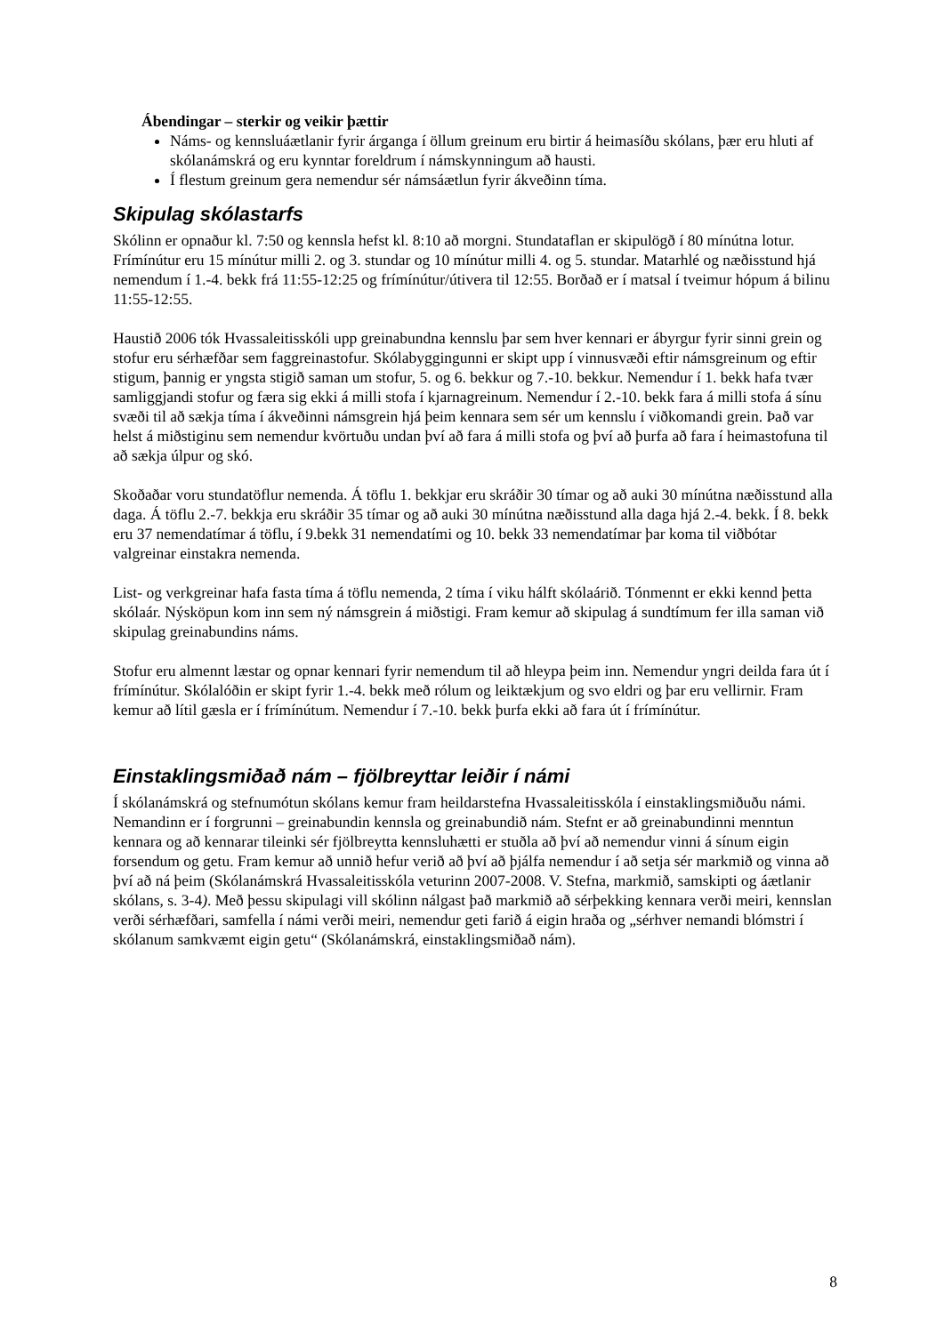Ábendingar – sterkir og veikir þættir
Náms- og kennsluáætlanir fyrir árganga í öllum greinum eru birtir á heimasíðu skólans, þær eru hluti af skólanámskrá og eru kynntar foreldrum í námskynningum að hausti.
Í flestum greinum gera nemendur sér námsáætlun fyrir ákveðinn tíma.
Skipulag skólastarfs
Skólinn er opnaður kl. 7:50 og kennsla hefst kl. 8:10 að morgni. Stundataflan er skipulögð í 80 mínútna lotur. Frímínútur eru 15 mínútur milli 2. og 3. stundar og 10 mínútur milli 4. og 5. stundar. Matarhlé og næðisstund hjá nemendum í 1.-4. bekk frá 11:55-12:25 og frímínútur/útivera til 12:55. Borðað er í matsal í tveimur hópum á bilinu 11:55-12:55.
Haustið 2006 tók Hvassaleitisskóli upp greinabundna kennslu þar sem hver kennari er ábyrgur fyrir sinni grein og stofur eru sérhæfðar sem faggreinastofur. Skólabyggingunni er skipt upp í vinnusvæði eftir námsgreinum og eftir stigum, þannig er yngsta stigið saman um stofur, 5. og 6. bekkur og 7.-10. bekkur. Nemendur í 1. bekk hafa tvær samliggjandi stofur og færa sig ekki á milli stofa í kjarnagreinum. Nemendur í 2.-10. bekk fara á milli stofa á sínu svæði til að sækja tíma í ákveðinni námsgrein hjá þeim kennara sem sér um kennslu í viðkomandi grein. Það var helst á miðstiginu sem nemendur kvörtuðu undan því að fara á milli stofa og því að þurfa að fara í heimastofuna til að sækja úlpur og skó.
Skoðaðar voru stundatöflur nemenda. Á töflu 1. bekkjar eru skráðir 30 tímar og að auki 30 mínútna næðisstund alla daga. Á töflu 2.-7. bekkja eru skráðir 35 tímar og að auki 30 mínútna næðisstund alla daga hjá 2.-4. bekk. Í 8. bekk eru 37 nemendatímar á töflu, í 9.bekk 31 nemendatími og 10. bekk 33 nemendatímar þar koma til viðbótar valgreinar einstakra nemenda.
List- og verkgreinar hafa fasta tíma á töflu nemenda, 2 tíma í viku hálft skólaárið. Tónmennt er ekki kennd þetta skólaár. Nýsköpun kom inn sem ný námsgrein á miðstigi. Fram kemur að skipulag á sundtímum fer illa saman við skipulag greinabundins náms.
Stofur eru almennt læstar og opnar kennari fyrir nemendum til að hleypa þeim inn. Nemendur yngri deilda fara út í frímínútur. Skólalóðin er skipt fyrir 1.-4. bekk með rólum og leiktækjum og svo eldri og þar eru vellirnir. Fram kemur að lítil gæsla er í frímínútum. Nemendur í 7.-10. bekk þurfa ekki að fara út í frímínútur.
Einstaklingsmiðað nám – fjölbreyttar leiðir í námi
Í skólanámskrá og stefnumótun skólans kemur fram heildarstefna Hvassaleitisskóla í einstaklingsmiðuðu námi. Nemandinn er í forgrunni – greinabundin kennsla og greinabundið nám. Stefnt er að greinabundinni menntun kennara og að kennarar tileinki sér fjölbreytta kennsluhætti er stuðla að því að nemendur vinni á sínum eigin forsendum og getu. Fram kemur að unnið hefur verið að því að þjálfa nemendur í að setja sér markmið og vinna að því að ná þeim (Skólanámskrá Hvassaleitisskóla veturinn 2007-2008. V. Stefna, markmið, samskipti og áætlanir skólans, s. 3-4). Með þessu skipulagi vill skólinn nálgast það markmið að sérþekking kennara verði meiri, kennslan verði sérhæfðari, samfella í námi verði meiri, nemendur geti farið á eigin hraða og „sérhver nemandi blómstri í skólanum samkvæmt eigin getu“ (Skólanámskrá, einstaklingsmiðað nám).
8